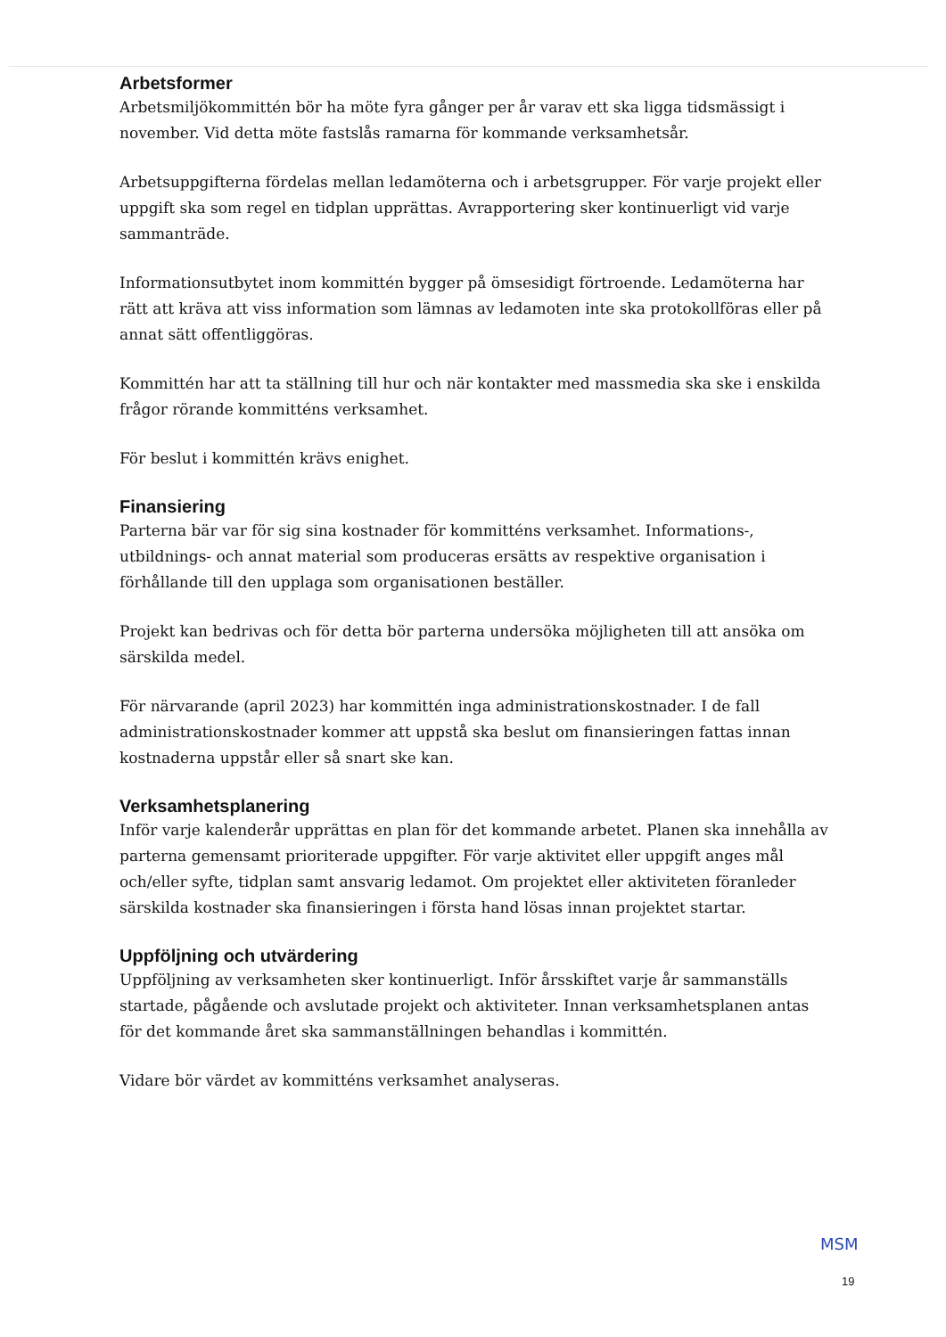Arbetsformer
Arbetsmiljökommittén bör ha möte fyra gånger per år varav ett ska ligga tidsmässigt i november. Vid detta möte fastslås ramarna för kommande verksamhetsår.
Arbetsuppgifterna fördelas mellan ledamöterna och i arbetsgrupper. För varje projekt eller uppgift ska som regel en tidplan upprättas. Avrapportering sker kontinuerligt vid varje sammanträde.
Informationsutbytet inom kommittén bygger på ömsesidigt förtroende. Ledamöterna har rätt att kräva att viss information som lämnas av ledamoten inte ska protokollföras eller på annat sätt offentliggöras.
Kommittén har att ta ställning till hur och när kontakter med massmedia ska ske i enskilda frågor rörande kommitténs verksamhet.
För beslut i kommittén krävs enighet.
Finansiering
Parterna bär var för sig sina kostnader för kommitténs verksamhet. Informations-, utbildnings- och annat material som produceras ersätts av respektive organisation i förhållande till den upplaga som organisationen beställer.
Projekt kan bedrivas och för detta bör parterna undersöka möjligheten till att ansöka om särskilda medel.
För närvarande (april 2023) har kommittén inga administrationskostnader. I de fall administrationskostnader kommer att uppstå ska beslut om finansieringen fattas innan kostnaderna uppstår eller så snart ske kan.
Verksamhetsplanering
Inför varje kalenderår upprättas en plan för det kommande arbetet. Planen ska innehålla av parterna gemensamt prioriterade uppgifter. För varje aktivitet eller uppgift anges mål och/eller syfte, tidplan samt ansvarig ledamot. Om projektet eller aktiviteten föranleder särskilda kostnader ska finansieringen i första hand lösas innan projektet startar.
Uppföljning och utvärdering
Uppföljning av verksamheten sker kontinuerligt. Inför årsskiftet varje år sammanställs startade, pågående och avslutade projekt och aktiviteter. Innan verksamhetsplanen antas för det kommande året ska sammanställningen behandlas i kommittén.
Vidare bör värdet av kommitténs verksamhet analyseras.
MSM
19